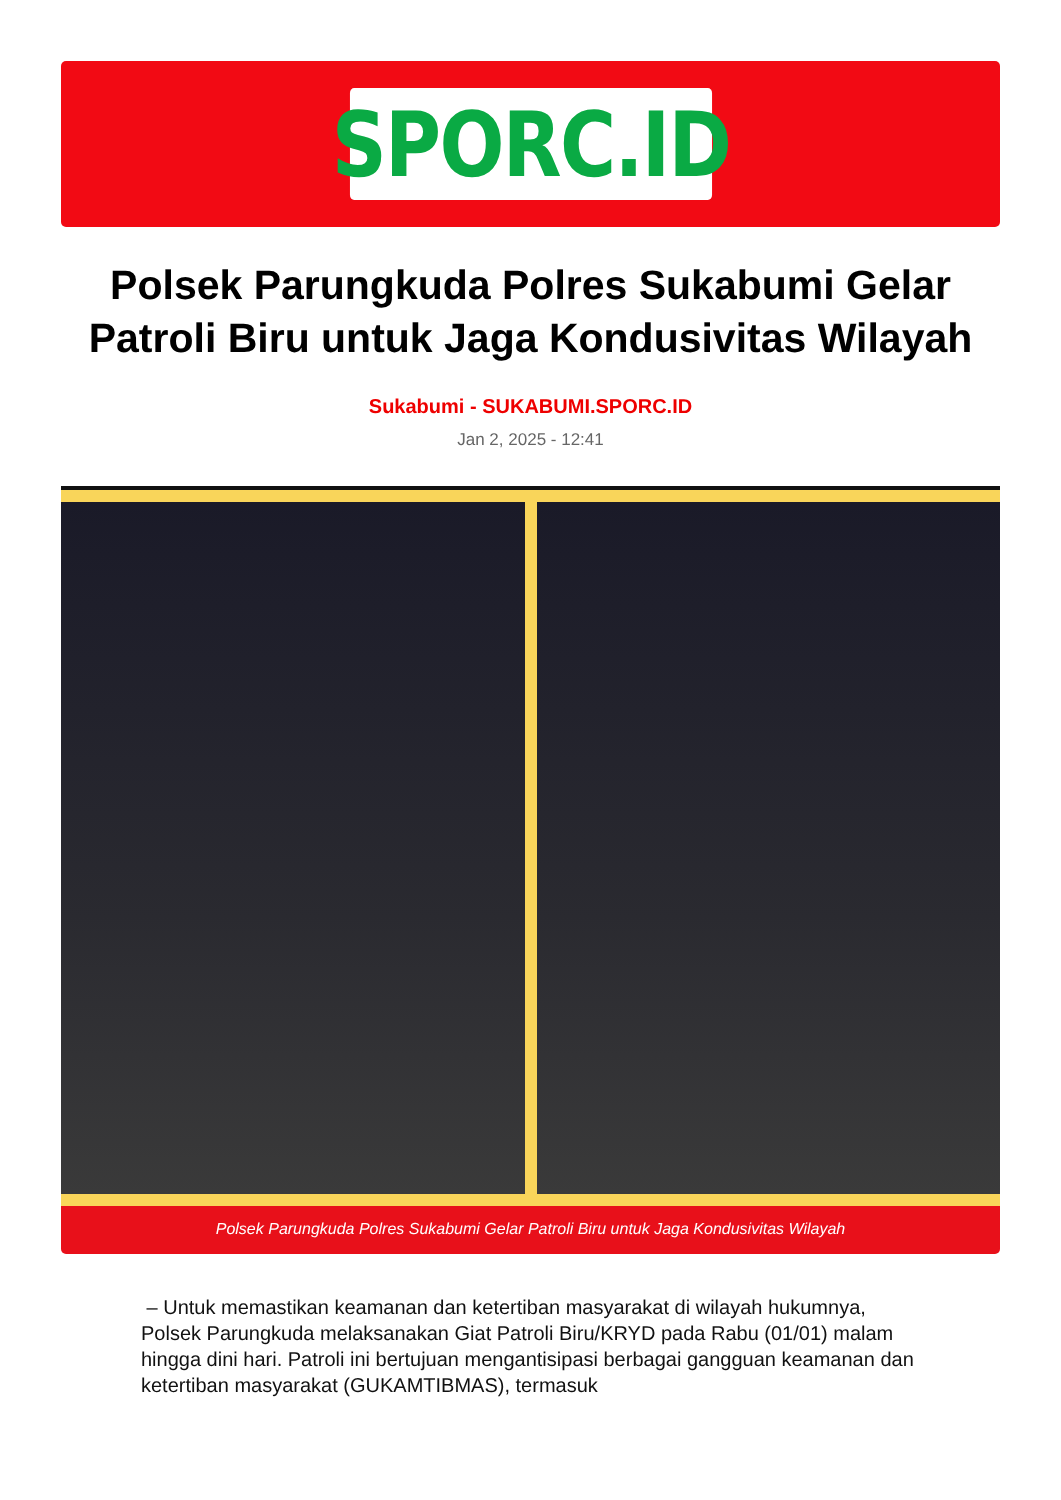SPORC.ID
Polsek Parungkuda Polres Sukabumi Gelar Patroli Biru untuk Jaga Kondusivitas Wilayah
Sukabumi - SUKABUMI.SPORC.ID
Jan 2, 2025 - 12:41
Polsek Parungkuda Polres Sukabumi Gelar Patroli Biru untuk Jaga Kondusivitas Wilayah
– Untuk memastikan keamanan dan ketertiban masyarakat di wilayah hukumnya, Polsek Parungkuda melaksanakan Giat Patroli Biru/KRYD pada Rabu (01/01) malam hingga dini hari. Patroli ini bertujuan mengantisipasi berbagai gangguan keamanan dan ketertiban masyarakat (GUKAMTIBMAS), termasuk